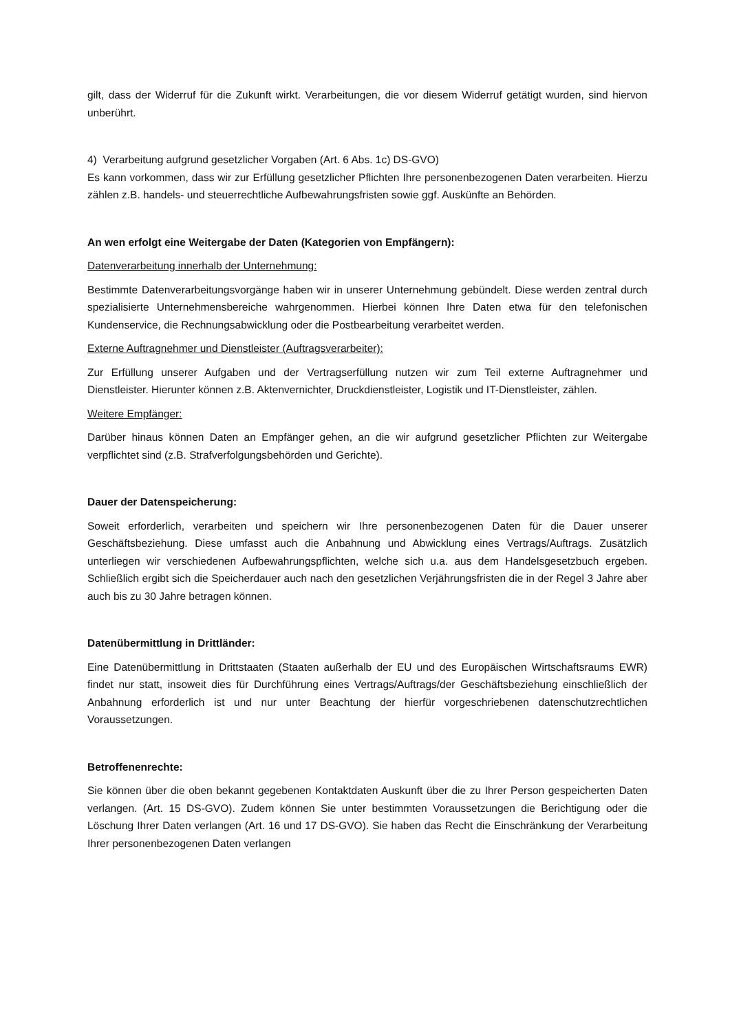gilt, dass der Widerruf für die Zukunft wirkt. Verarbeitungen, die vor diesem Widerruf getätigt wurden, sind hiervon unberührt.
4) Verarbeitung aufgrund gesetzlicher Vorgaben (Art. 6 Abs. 1c) DS-GVO)
Es kann vorkommen, dass wir zur Erfüllung gesetzlicher Pflichten Ihre personenbezogenen Daten verarbeiten. Hierzu zählen z.B. handels- und steuerrechtliche Aufbewahrungsfristen sowie ggf. Auskünfte an Behörden.
An wen erfolgt eine Weitergabe der Daten (Kategorien von Empfängern):
Datenverarbeitung innerhalb der Unternehmung:
Bestimmte Datenverarbeitungsvorgänge haben wir in unserer Unternehmung gebündelt. Diese werden zentral durch spezialisierte Unternehmensbereiche wahrgenommen. Hierbei können Ihre Daten etwa für den telefonischen Kundenservice, die Rechnungsabwicklung oder die Postbearbeitung verarbeitet werden.
Externe Auftragnehmer und Dienstleister (Auftragsverarbeiter):
Zur Erfüllung unserer Aufgaben und der Vertragserfüllung nutzen wir zum Teil externe Auftragnehmer und Dienstleister. Hierunter können z.B. Aktenvernichter, Druckdienstleister, Logistik und IT-Dienstleister, zählen.
Weitere Empfänger:
Darüber hinaus können Daten an Empfänger gehen, an die wir aufgrund gesetzlicher Pflichten zur Weitergabe verpflichtet sind (z.B. Strafverfolgungsbehörden und Gerichte).
Dauer der Datenspeicherung:
Soweit erforderlich, verarbeiten und speichern wir Ihre personenbezogenen Daten für die Dauer unserer Geschäftsbeziehung. Diese umfasst auch die Anbahnung und Abwicklung eines Vertrags/Auftrags. Zusätzlich unterliegen wir verschiedenen Aufbewahrungspflichten, welche sich u.a. aus dem Handelsgesetzbuch ergeben. Schließlich ergibt sich die Speicherdauer auch nach den gesetzlichen Verjährungsfristen die in der Regel 3 Jahre aber auch bis zu 30 Jahre betragen können.
Datenübermittlung in Drittländer:
Eine Datenübermittlung in Drittstaaten (Staaten außerhalb der EU und des Europäischen Wirtschaftsraums EWR) findet nur statt, insoweit dies für Durchführung eines Vertrags/Auftrags/der Geschäftsbeziehung einschließlich der Anbahnung erforderlich ist und nur unter Beachtung der hierfür vorgeschriebenen datenschutzrechtlichen Voraussetzungen.
Betroffenenrechte:
Sie können über die oben bekannt gegebenen Kontaktdaten Auskunft über die zu Ihrer Person gespeicherten Daten verlangen. (Art. 15 DS-GVO). Zudem können Sie unter bestimmten Voraussetzungen die Berichtigung oder die Löschung Ihrer Daten verlangen (Art. 16 und 17 DS-GVO). Sie haben das Recht die Einschränkung der Verarbeitung Ihrer personenbezogenen Daten verlangen